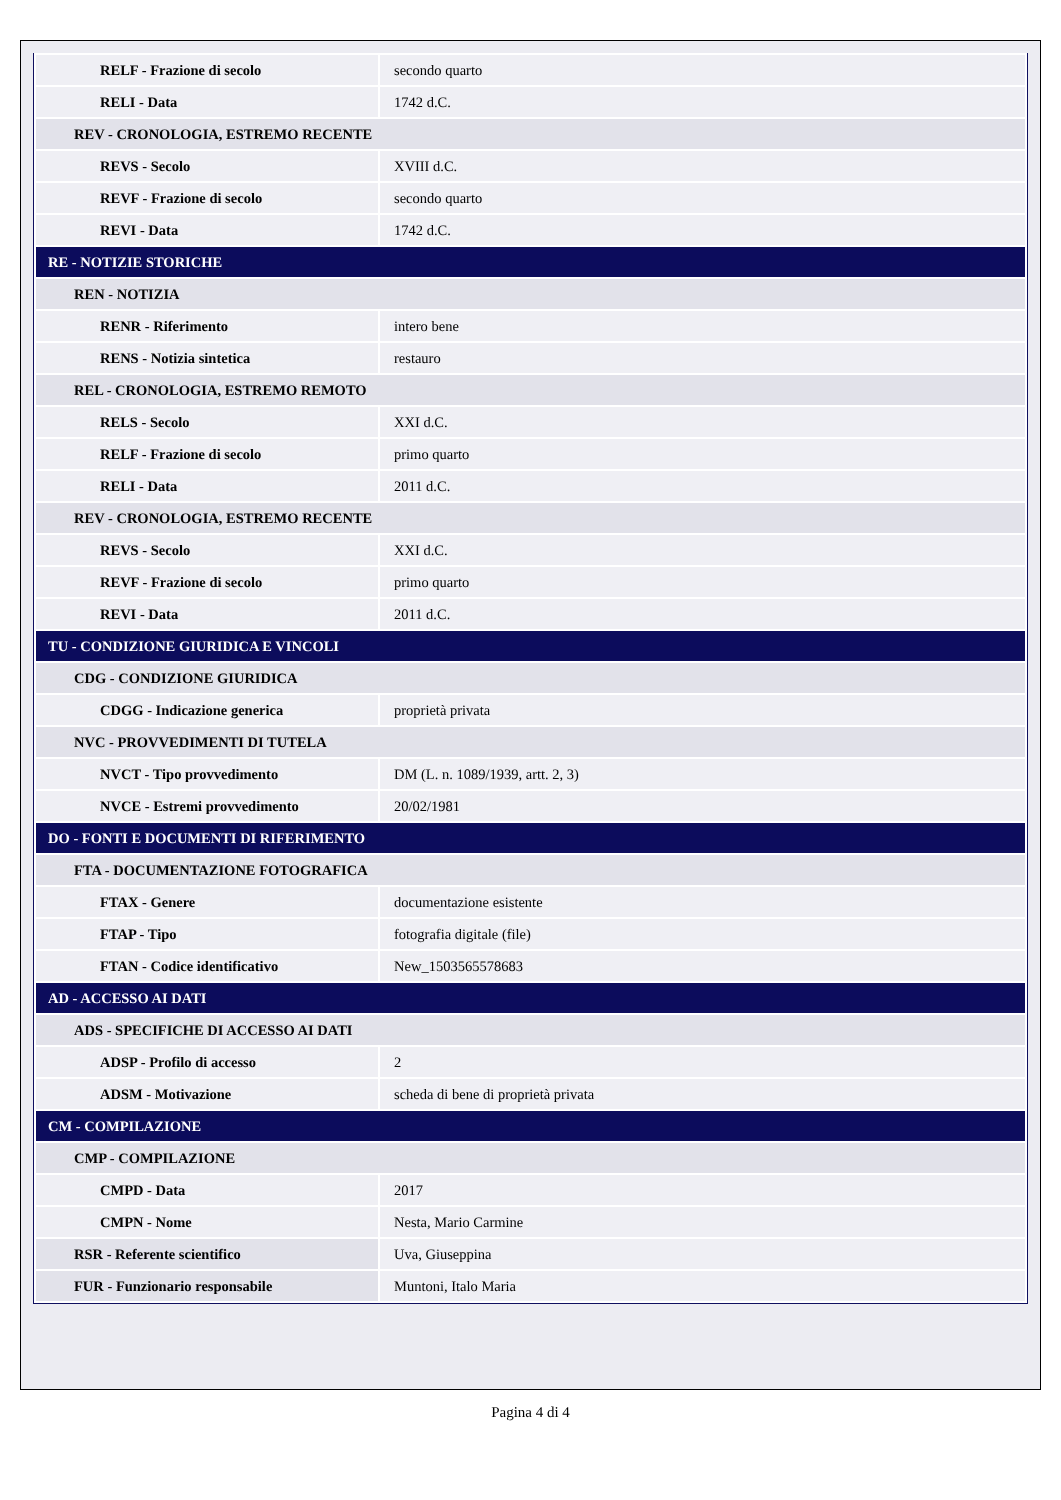| RELF - Frazione di secolo | secondo quarto |
| RELI - Data | 1742 d.C. |
| REV - CRONOLOGIA, ESTREMO RECENTE | |
| REVS - Secolo | XVIII d.C. |
| REVF - Frazione di secolo | secondo quarto |
| REVI - Data | 1742 d.C. |
| RE - NOTIZIE STORICHE | |
| REN - NOTIZIA | |
| RENR - Riferimento | intero bene |
| RENS - Notizia sintetica | restauro |
| REL - CRONOLOGIA, ESTREMO REMOTO | |
| RELS - Secolo | XXI d.C. |
| RELF - Frazione di secolo | primo quarto |
| RELI - Data | 2011 d.C. |
| REV - CRONOLOGIA, ESTREMO RECENTE | |
| REVS - Secolo | XXI d.C. |
| REVF - Frazione di secolo | primo quarto |
| REVI - Data | 2011 d.C. |
| TU - CONDIZIONE GIURIDICA E VINCOLI | |
| CDG - CONDIZIONE GIURIDICA | |
| CDGG - Indicazione generica | proprietà privata |
| NVC - PROVVEDIMENTI DI TUTELA | |
| NVCT - Tipo provvedimento | DM (L. n. 1089/1939, artt. 2, 3) |
| NVCE - Estremi provvedimento | 20/02/1981 |
| DO - FONTI E DOCUMENTI DI RIFERIMENTO | |
| FTA - DOCUMENTAZIONE FOTOGRAFICA | |
| FTAX - Genere | documentazione esistente |
| FTAP - Tipo | fotografia digitale (file) |
| FTAN - Codice identificativo | New_1503565578683 |
| AD - ACCESSO AI DATI | |
| ADS - SPECIFICHE DI ACCESSO AI DATI | |
| ADSP - Profilo di accesso | 2 |
| ADSM - Motivazione | scheda di bene di proprietà privata |
| CM - COMPILAZIONE | |
| CMP - COMPILAZIONE | |
| CMPD - Data | 2017 |
| CMPN - Nome | Nesta, Mario Carmine |
| RSR - Referente scientifico | Uva, Giuseppina |
| FUR - Funzionario responsabile | Muntoni, Italo Maria |
Pagina 4 di 4